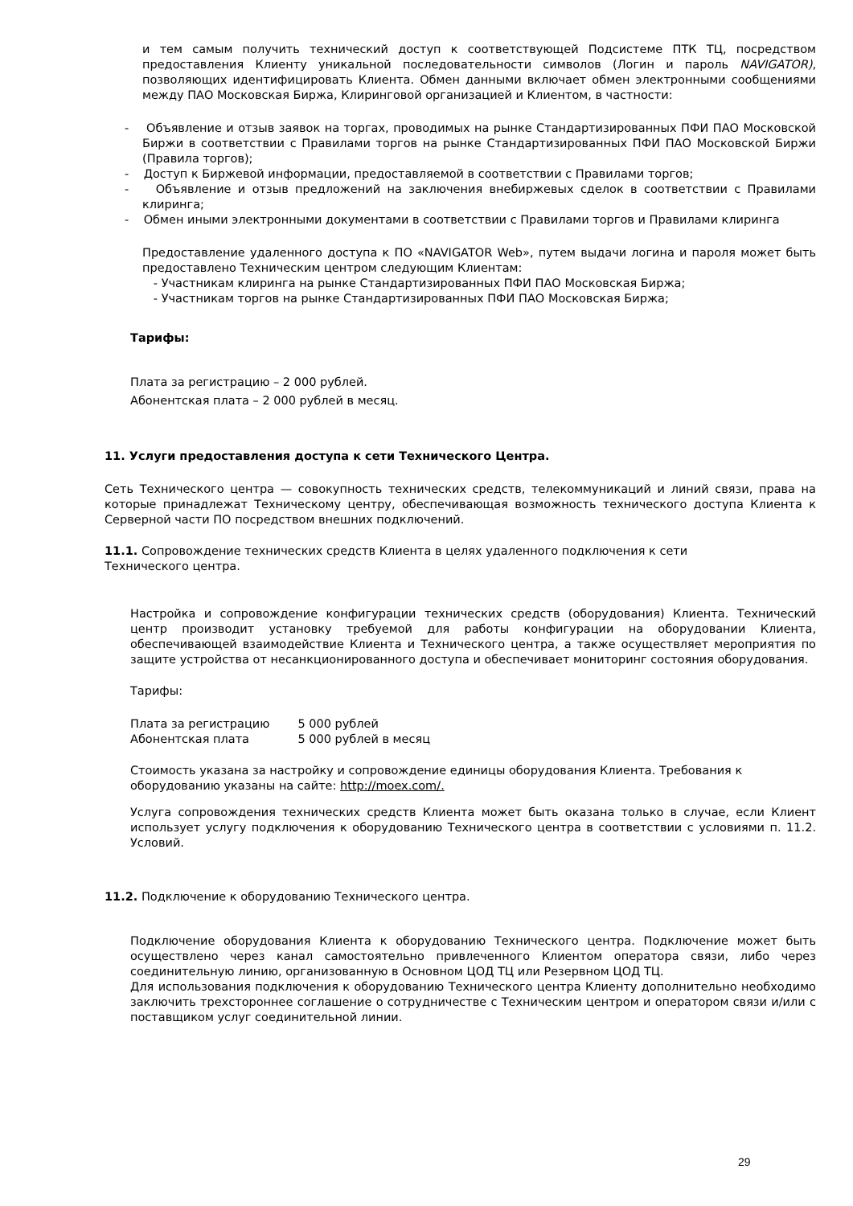и тем самым получить технический доступ к соответствующей Подсистеме ПТК ТЦ, посредством предоставления Клиенту уникальной последовательности символов (Логин и пароль NAVIGATOR), позволяющих идентифицировать Клиента. Обмен данными включает обмен электронными сообщениями между ПАО Московская Биржа, Клиринговой организацией и Клиентом, в частности:
- Объявление и отзыв заявок на торгах, проводимых на рынке Стандартизированных ПФИ ПАО Московской Биржи в соответствии с Правилами торгов на рынке Стандартизированных ПФИ ПАО Московской Биржи (Правила торгов);
- Доступ к Биржевой информации, предоставляемой в соответствии с Правилами торгов;
- Объявление и отзыв предложений на заключения внебиржевых сделок в соответствии с Правилами клиринга;
- Обмен иными электронными документами в соответствии с Правилами торгов и Правилами клиринга
Предоставление удаленного доступа к ПО «NAVIGATOR Web», путем выдачи логина и пароля может быть предоставлено Техническим центром следующим Клиентам:
- Участникам клиринга на рынке Стандартизированных ПФИ ПАО Московская Биржа;
- Участникам торгов на рынке Стандартизированных ПФИ ПАО Московская Биржа;
Тарифы:
Плата за регистрацию – 2 000 рублей.
Абонентская плата – 2 000 рублей в месяц.
11. Услуги предоставления доступа к сети Технического Центра.
Сеть Технического центра — совокупность технических средств, телекоммуникаций и линий связи, права на которые принадлежат Техническому центру, обеспечивающая возможность технического доступа Клиента к Серверной части ПО посредством внешних подключений.
11.1. Сопровождение технических средств Клиента в целях удаленного подключения к сети
Технического центра.
Настройка и сопровождение конфигурации технических средств (оборудования) Клиента. Технический центр производит установку требуемой для работы конфигурации на оборудовании Клиента, обеспечивающей взаимодействие Клиента и Технического центра, а также осуществляет мероприятия по защите устройства от несанкционированного доступа и обеспечивает мониторинг состояния оборудования.
Тарифы:
| Плата за регистрацию | 5 000 рублей |
| Абонентская плата | 5 000 рублей в месяц |
Стоимость указана за настройку и сопровождение единицы оборудования Клиента. Требования к оборудованию указаны на сайте: http://moex.com/.
Услуга сопровождения технических средств Клиента может быть оказана только в случае, если Клиент использует услугу подключения к оборудованию Технического центра в соответствии с условиями п. 11.2. Условий.
11.2. Подключение к оборудованию Технического центра.
Подключение оборудования Клиента к оборудованию Технического центра. Подключение может быть осуществлено через канал самостоятельно привлеченного Клиентом оператора связи, либо через соединительную линию, организованную в Основном ЦОД ТЦ или Резервном ЦОД ТЦ.
Для использования подключения к оборудованию Технического центра Клиенту дополнительно необходимо заключить трехстороннее соглашение о сотрудничестве с Техническим центром и оператором связи и/или с поставщиком услуг соединительной линии.
29